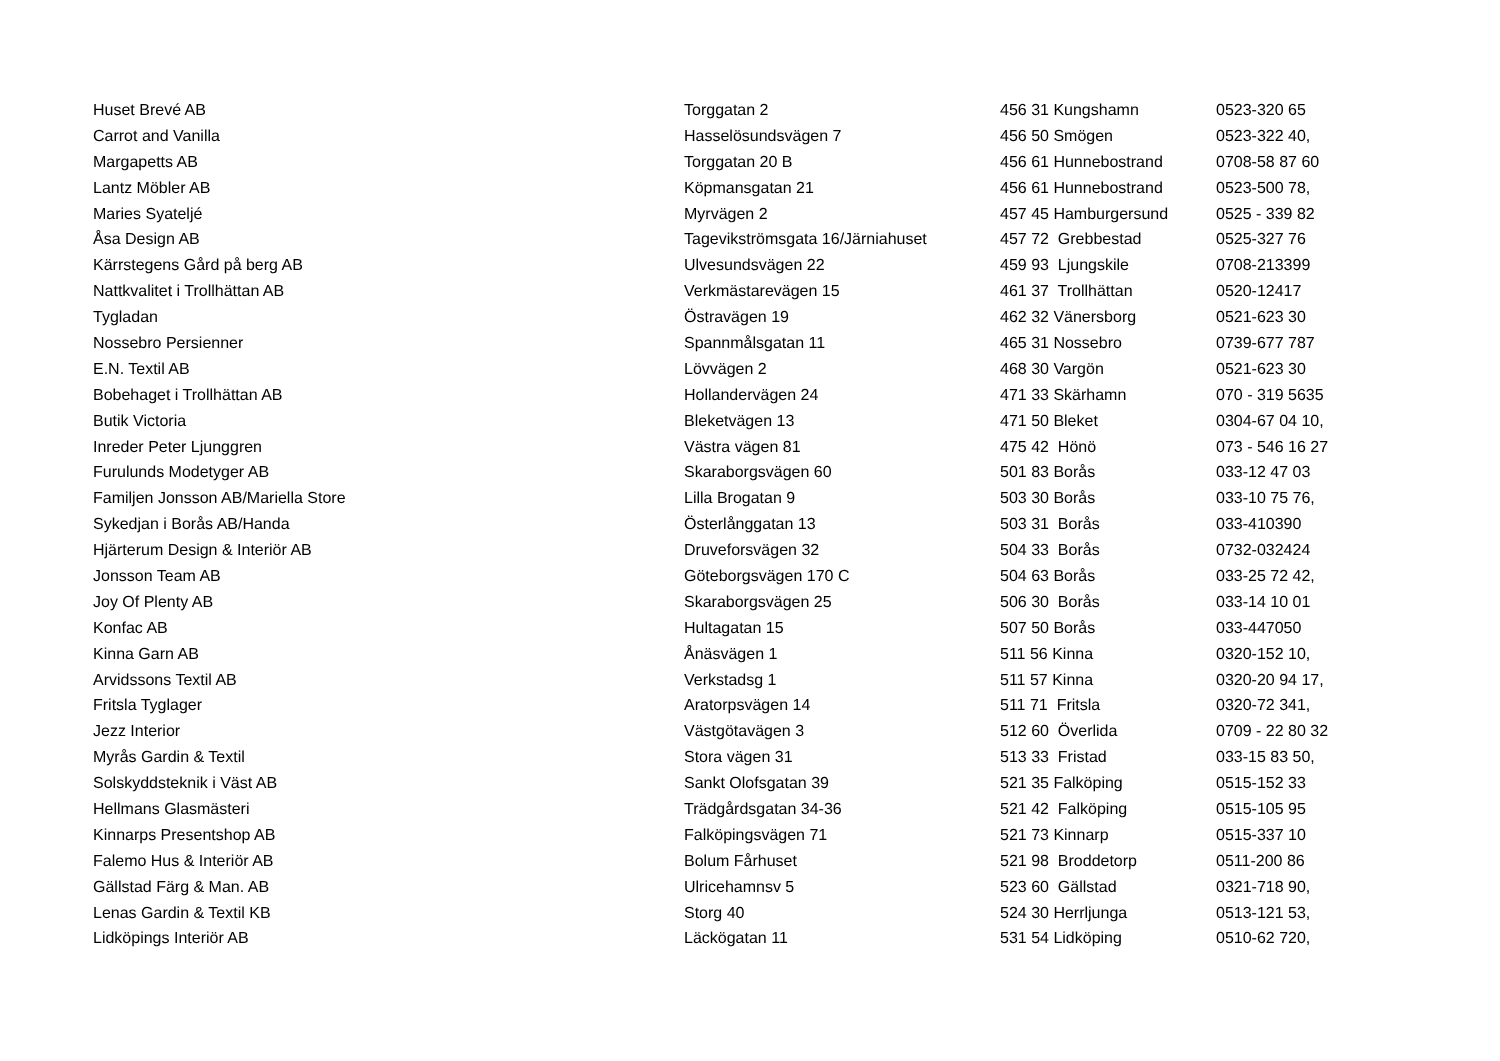| Huset Brevé AB | Torggatan 2 | 456 31 Kungshamn | 0523-320 65 |
| Carrot and Vanilla | Hasselösundsvägen 7 | 456 50 Smögen | 0523-322 40, |
| Margapetts AB | Torggatan 20 B | 456 61 Hunnebostrand | 0708-58 87 60 |
| Lantz Möbler AB | Köpmansgatan 21 | 456 61 Hunnebostrand | 0523-500 78, |
| Maries Syateljé | Myrvägen 2 | 457 45 Hamburgersund | 0525 - 339 82 |
| Åsa Design AB | Tagevikströmsgata 16/Järniahuset | 457 72 Grebbestad | 0525-327 76 |
| Kärrstegens Gård på berg AB | Ulvesundsvägen 22 | 459 93 Ljungskile | 0708-213399 |
| Nattkvalitet i Trollhättan AB | Verkmästarevägen 15 | 461 37 Trollhättan | 0520-12417 |
| Tygladan | Östravägen 19 | 462 32 Vänersborg | 0521-623 30 |
| Nossebro Persienner | Spannmålsgatan 11 | 465 31 Nossebro | 0739-677 787 |
| E.N. Textil AB | Lövvägen 2 | 468 30 Vargön | 0521-623 30 |
| Bobehaget i Trollhättan AB | Hollandervägen 24 | 471 33 Skärhamn | 070 - 319 5635 |
| Butik Victoria | Bleketvägen 13 | 471 50 Bleket | 0304-67 04 10, |
| Inreder Peter Ljunggren | Västra vägen 81 | 475 42 Hönö | 073 - 546 16 27 |
| Furulunds Modetyger AB | Skaraborgsvägen 60 | 501 83 Borås | 033-12 47 03 |
| Familjen Jonsson AB/Mariella Store | Lilla Brogatan 9 | 503 30 Borås | 033-10 75 76, |
| Sykedjan i Borås AB/Handa | Österlånggatan 13 | 503 31 Borås | 033-410390 |
| Hjärterum Design & Interiör AB | Druveforsvägen 32 | 504 33 Borås | 0732-032424 |
| Jonsson Team AB | Göteborgsvägen 170 C | 504 63 Borås | 033-25 72 42, |
| Joy Of Plenty AB | Skaraborgsvägen 25 | 506 30 Borås | 033-14 10 01 |
| Konfac AB | Hultagatan 15 | 507 50 Borås | 033-447050 |
| Kinna Garn AB | Ånäsvägen 1 | 511 56 Kinna | 0320-152 10, |
| Arvidssons Textil AB | Verkstadsg 1 | 511 57 Kinna | 0320-20 94 17, |
| Fritsla Tyglager | Aratorpsvägen 14 | 511 71 Fritsla | 0320-72 341, |
| Jezz Interior | Västgötavägen 3 | 512 60 Överlida | 0709 - 22 80 32 |
| Myrås Gardin & Textil | Stora vägen 31 | 513 33 Fristad | 033-15 83 50, |
| Solskyddsteknik i Väst AB | Sankt Olofsgatan 39 | 521 35 Falköping | 0515-152 33 |
| Hellmans Glasmästeri | Trädgårdsgatan 34-36 | 521 42 Falköping | 0515-105 95 |
| Kinnarps Presentshop AB | Falköpingsvägen 71 | 521 73 Kinnarp | 0515-337 10 |
| Falemo Hus & Interiör AB | Bolum Fårhuset | 521 98 Broddetorp | 0511-200 86 |
| Gällstad Färg & Man. AB | Ulricehamnsv 5 | 523 60 Gällstad | 0321-718 90, |
| Lenas Gardin & Textil KB | Storg 40 | 524 30 Herrljunga | 0513-121 53, |
| Lidköpings Interiör AB | Läckögatan 11 | 531 54 Lidköping | 0510-62 720, |